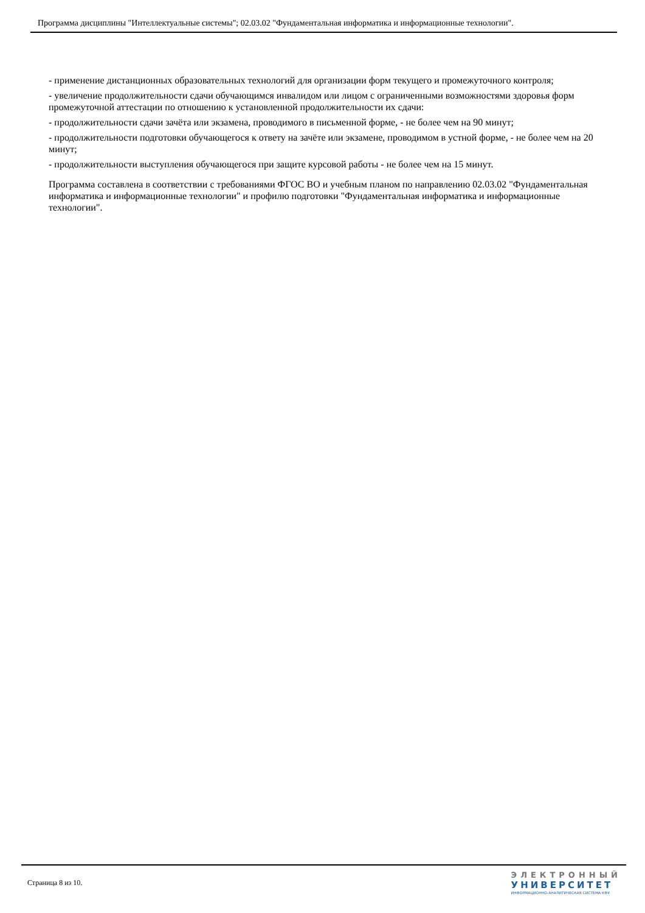Программа дисциплины "Интеллектуальные системы"; 02.03.02 "Фундаментальная информатика и информационные технологии".
- применение дистанционных образовательных технологий для организации форм текущего и промежуточного контроля;
- увеличение продолжительности сдачи обучающимся инвалидом или лицом с ограниченными возможностями здоровья форм промежуточной аттестации по отношению к установленной продолжительности их сдачи:
- продолжительности сдачи зачёта или экзамена, проводимого в письменной форме, - не более чем на 90 минут;
- продолжительности подготовки обучающегося к ответу на зачёте или экзамене, проводимом в устной форме, - не более чем на 20 минут;
- продолжительности выступления обучающегося при защите курсовой работы - не более чем на 15 минут.
Программа составлена в соответствии с требованиями ФГОС ВО и учебным планом по направлению 02.03.02 "Фундаментальная информатика и информационные технологии" и профилю подготовки "Фундаментальная информатика и информационные технологии".
Страница 8 из 10.
ЭЛЕКТРОННЫЙ
УНИВЕРСИТЕТ
ИНФОРМАЦИОННО-АНАЛИТИЧЕСКАЯ СИСТЕМА КФУ